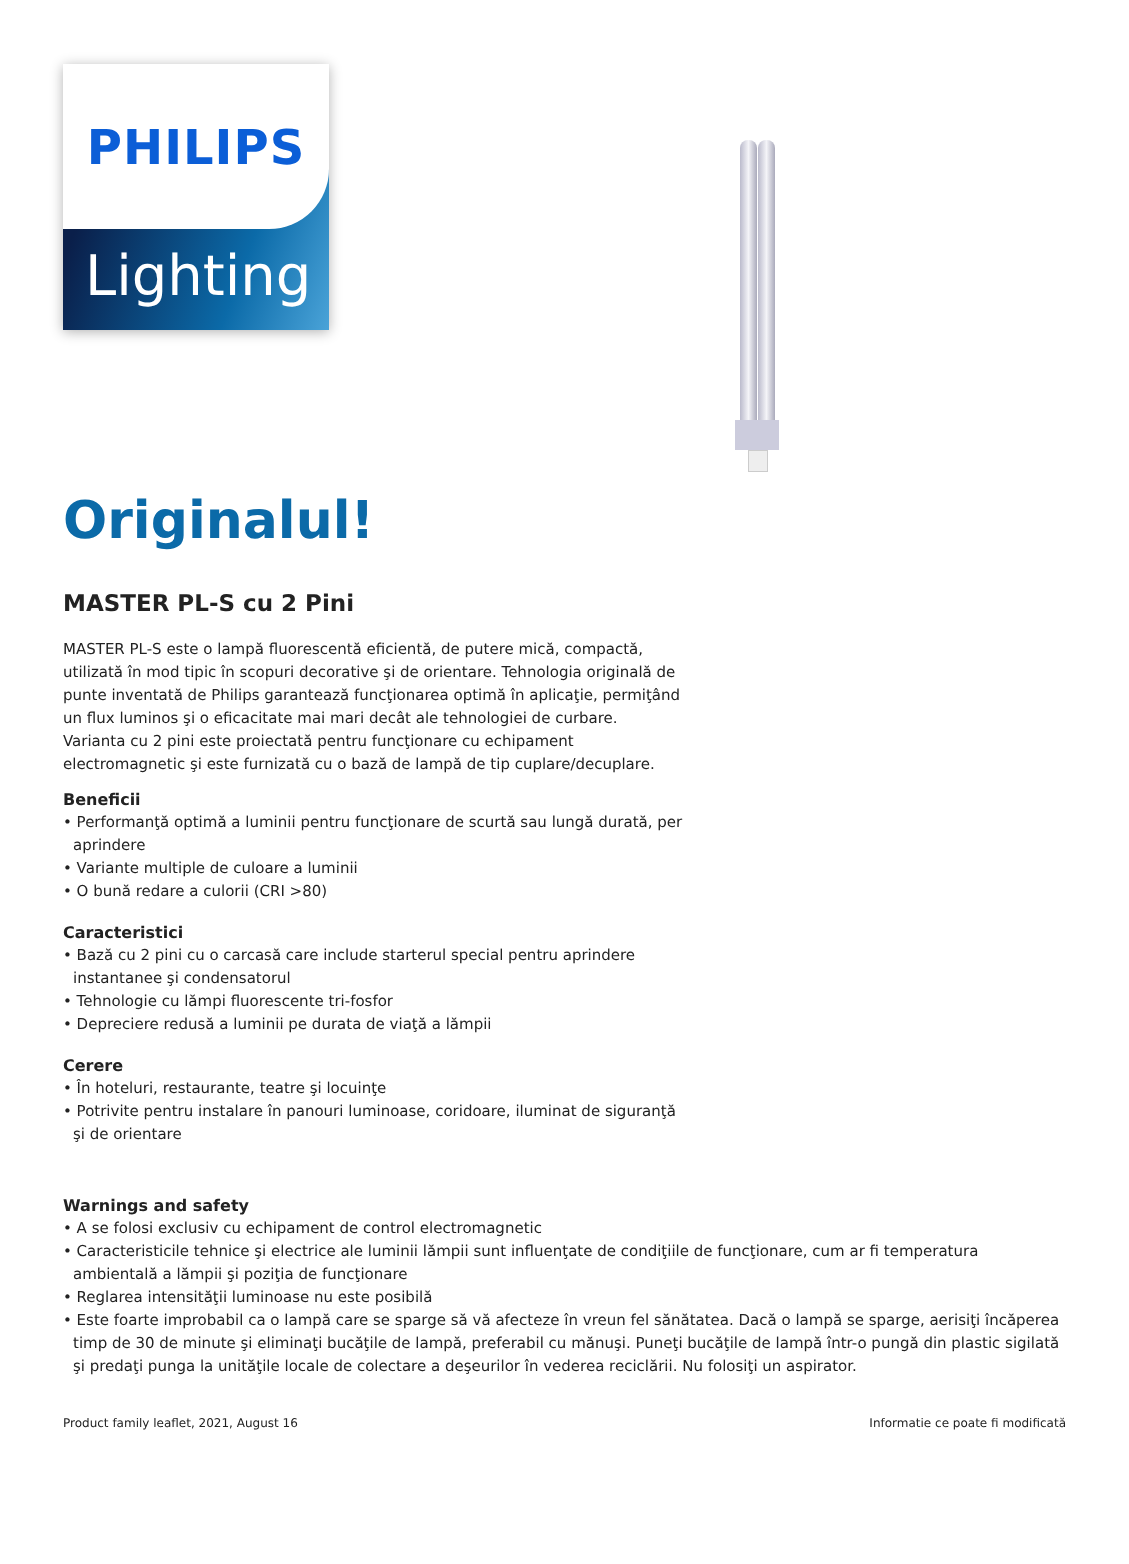PHILIPS
Lighting
Originalul!
MASTER PL-S cu 2 Pini
MASTER PL-S este o lampă fluorescentă eficientă, de putere mică, compactă, utilizată în mod tipic în scopuri decorative şi de orientare. Tehnologia originală de punte inventată de Philips garantează funcţionarea optimă în aplicaţie, permiţând un flux luminos şi o eficacitate mai mari decât ale tehnologiei de curbare. Varianta cu 2 pini este proiectată pentru funcţionare cu echipament electromagnetic şi este furnizată cu o bază de lampă de tip cuplare/decuplare.
Beneficii
• Performanţă optimă a luminii pentru funcţionare de scurtă sau lungă durată, per aprindere
• Variante multiple de culoare a luminii
• O bună redare a culorii (CRI >80)
Caracteristici
• Bază cu 2 pini cu o carcasă care include starterul special pentru aprindere instantanee şi condensatorul
• Tehnologie cu lămpi fluorescente tri-fosfor
• Depreciere redusă a luminii pe durata de viaţă a lămpii
Cerere
• În hoteluri, restaurante, teatre şi locuinţe
• Potrivite pentru instalare în panouri luminoase, coridoare, iluminat de siguranţă şi de orientare
Warnings and safety
• A se folosi exclusiv cu echipament de control electromagnetic
• Caracteristicile tehnice şi electrice ale luminii lămpii sunt influenţate de condiţiile de funcţionare, cum ar fi temperatura ambientală a lămpii şi poziţia de funcţionare
• Reglarea intensităţii luminoase nu este posibilă
• Este foarte improbabil ca o lampă care se sparge să vă afecteze în vreun fel sănătatea. Dacă o lampă se sparge, aerisiţi încăperea timp de 30 de minute şi eliminaţi bucăţile de lampă, preferabil cu mănuşi. Puneţi bucăţile de lampă într-o pungă din plastic sigilată şi predaţi punga la unităţile locale de colectare a deşeurilor în vederea reciclării. Nu folosiţi un aspirator.
Product family leaflet, 2021, August 16 Informatie ce poate fi modificată